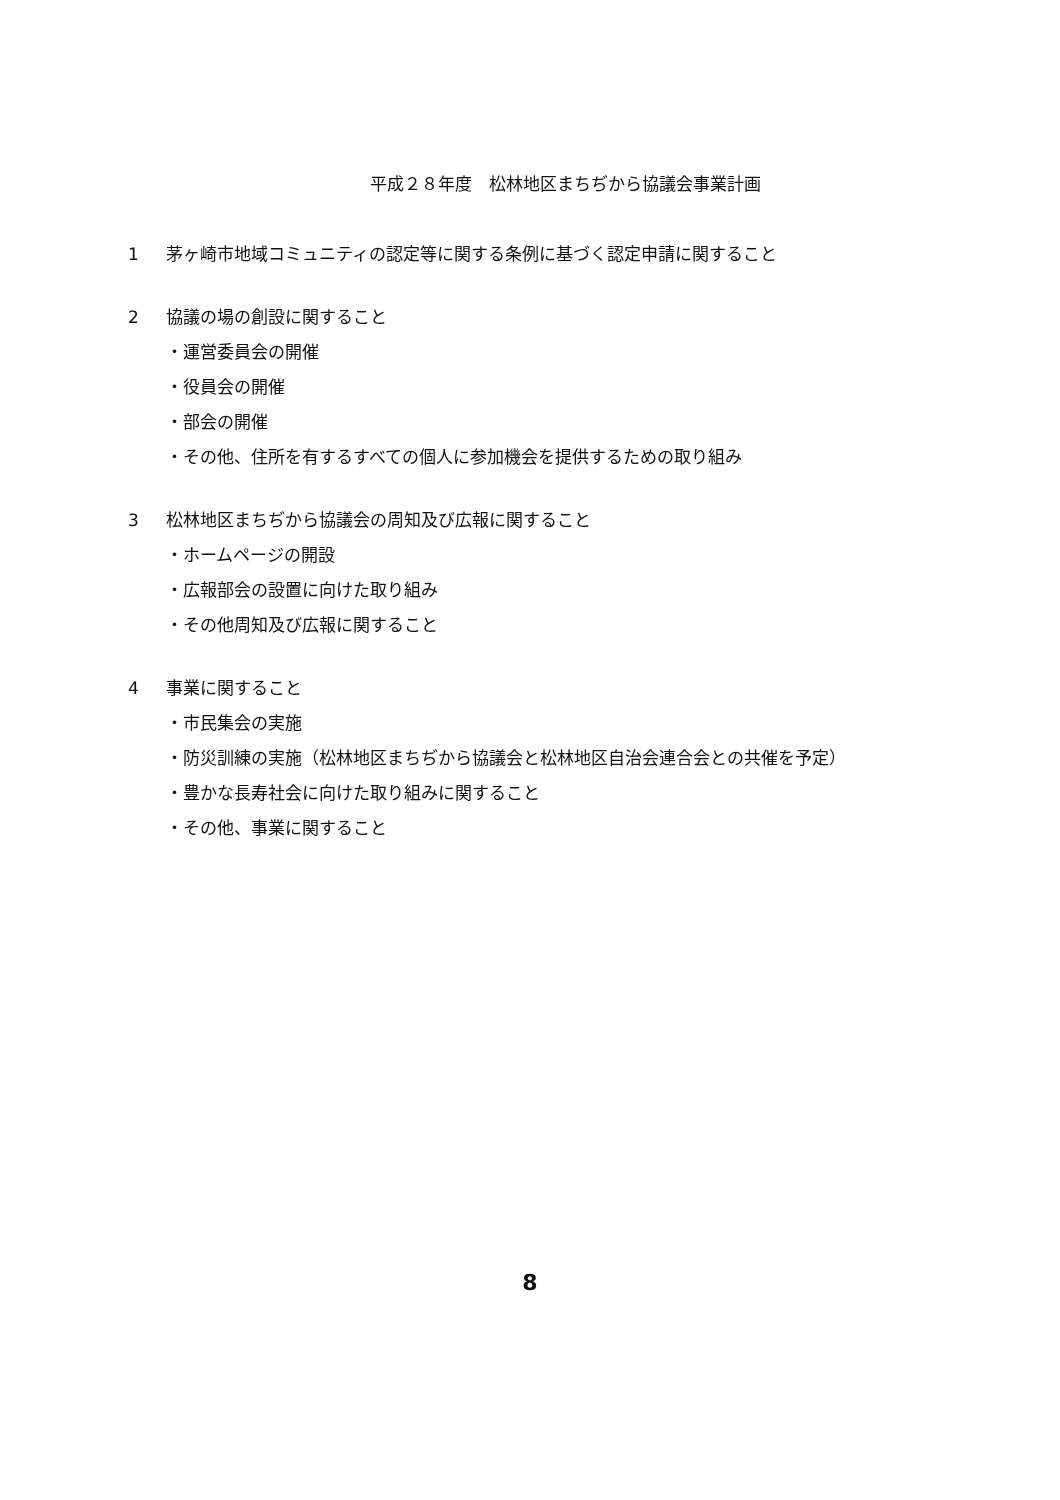平成２８年度　松林地区まちぢから協議会事業計画
1 茅ヶ崎市地域コミュニティの認定等に関する条例に基づく認定申請に関すること
2 協議の場の創設に関すること
・運営委員会の開催
・役員会の開催
・部会の開催
・その他、住所を有するすべての個人に参加機会を提供するための取り組み
3 松林地区まちぢから協議会の周知及び広報に関すること
・ホームページの開設
・広報部会の設置に向けた取り組み
・その他周知及び広報に関すること
4 事業に関すること
・市民集会の実施
・防災訓練の実施（松林地区まちぢから協議会と松林地区自治会連合会との共催を予定）
・豊かな長寿社会に向けた取り組みに関すること
・その他、事業に関すること
8